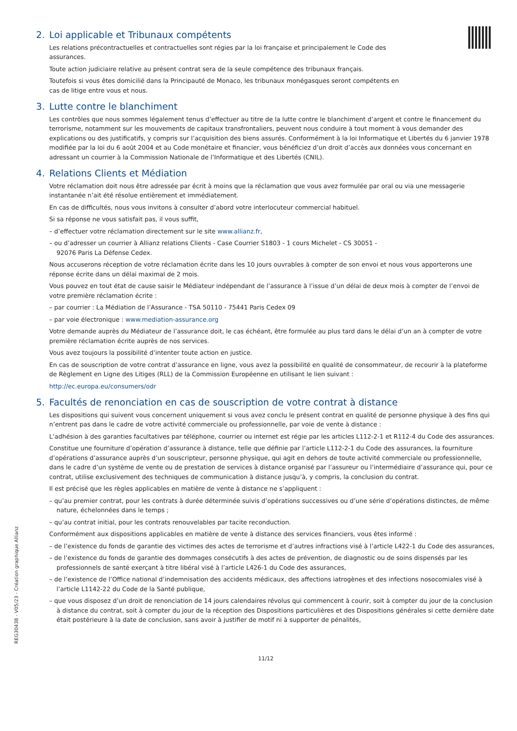2. Loi applicable et Tribunaux compétents
Les relations précontractuelles et contractuelles sont régies par la loi française et principalement le Code des
assurances.
Toute action judiciaire relative au présent contrat sera de la seule compétence des tribunaux français.
Toutefois si vous êtes domicilié dans la Principauté de Monaco, les tribunaux monégasques seront compétents en
cas de litige entre vous et nous.
3. Lutte contre le blanchiment
Les contrôles que nous sommes légalement tenus d’effectuer au titre de la lutte contre le blanchiment d’argent et contre le financement du terrorisme, notamment sur les mouvements de capitaux transfrontaliers, peuvent nous conduire à tout moment à vous demander des explications ou des justificatifs, y compris sur l’acquisition des biens assurés. Conformément à la loi Informatique et Libertés du 6 janvier 1978 modifiée par la loi du 6 août 2004 et au Code monétaire et financier, vous bénéficiez d’un droit d’accès aux données vous concernant en adressant un courrier à la Commission Nationale de l’Informatique et des Libertés (CNIL).
4. Relations Clients et Médiation
Votre réclamation doit nous être adressée par écrit à moins que la réclamation que vous avez formulée par oral ou via une messagerie instantanée n’ait été résolue entièrement et immédiatement.
En cas de difficultés, nous vous invitons à consulter d’abord votre interlocuteur commercial habituel.
Si sa réponse ne vous satisfait pas, il vous suffit,
– d’effectuer votre réclamation directement sur le site www.allianz.fr,
– ou d’adresser un courrier à Allianz relations Clients - Case Courrier S1803 - 1 cours Michelet - CS 30051 -
92076 Paris La Défense Cedex.
Nous accuserons réception de votre réclamation écrite dans les 10 jours ouvrables à compter de son envoi et nous vous apporterons une réponse écrite dans un délai maximal de 2 mois.
Vous pouvez en tout état de cause saisir le Médiateur indépendant de l’assurance à l’issue d’un délai de deux mois à compter de l’envoi de votre première réclamation écrite :
– par courrier : La Médiation de l’Assurance - TSA 50110 - 75441 Paris Cedex 09
– par voie électronique : www.mediation-assurance.org
Votre demande auprès du Médiateur de l’assurance doit, le cas échéant, être formulée au plus tard dans le délai d’un an à compter de votre première réclamation écrite auprès de nos services.
Vous avez toujours la possibilité d’intenter toute action en justice.
En cas de souscription de votre contrat d’assurance en ligne, vous avez la possibilité en qualité de consommateur, de recourir à la plateforme de Règlement en Ligne des Litiges (RLL) de la Commission Européenne en utilisant le lien suivant :
http://ec.europa.eu/consumers/odr
5. Facultés de renonciation en cas de souscription de votre contrat à distance
Les dispositions qui suivent vous concernent uniquement si vous avez conclu le présent contrat en qualité de personne physique à des fins qui n’entrent pas dans le cadre de votre activité commerciale ou professionnelle, par voie de vente à distance :
L’adhésion à des garanties facultatives par téléphone, courrier ou internet est régie par les articles L112-2-1 et R112-4 du Code des assurances.
Constitue une fourniture d’opération d’assurance à distance, telle que définie par l’article L112-2-1 du Code des assurances, la fourniture d’opérations d’assurance auprès d’un souscripteur, personne physique, qui agit en dehors de toute activité commerciale ou professionnelle, dans le cadre d’un système de vente ou de prestation de services à distance organisé par l’assureur ou l’intermédiaire d’assurance qui, pour ce contrat, utilise exclusivement des techniques de communication à distance jusqu’à, y compris, la conclusion du contrat.
Il est précisé que les règles applicables en matière de vente à distance ne s’appliquent :
– qu’au premier contrat, pour les contrats à durée déterminée suivis d’opérations successives ou d’une série d’opérations distinctes, de même nature, échelonnées dans le temps ;
– qu’au contrat initial, pour les contrats renouvelables par tacite reconduction.
Conformément aux dispositions applicables en matière de vente à distance des services financiers, vous êtes informé :
– de l’existence du fonds de garantie des victimes des actes de terrorisme et d’autres infractions visé à l’article L422-1 du Code des assurances,
– de l’existence du fonds de garantie des dommages consécutifs à des actes de prévention, de diagnostic ou de soins dispensés par les professionnels de santé exerçant à titre libéral visé à l’article L426-1 du Code des assurances,
– de l’existence de l’Office national d’indemnisation des accidents médicaux, des affections iatrogènes et des infections nosocomiales visé à l’article L1142-22 du Code de la Santé publique,
– que vous disposez d’un droit de renonciation de 14 jours calendaires révolus qui commencent à courir, soit à compter du jour de la conclusion à distance du contrat, soit à compter du jour de la réception des Dispositions particulières et des Dispositions générales si cette dernière date était postérieure à la date de conclusion, sans avoir à justifier de motif ni à supporter de pénalités,
11/12
REG30438 - V05/23 - Création graphique Allianz